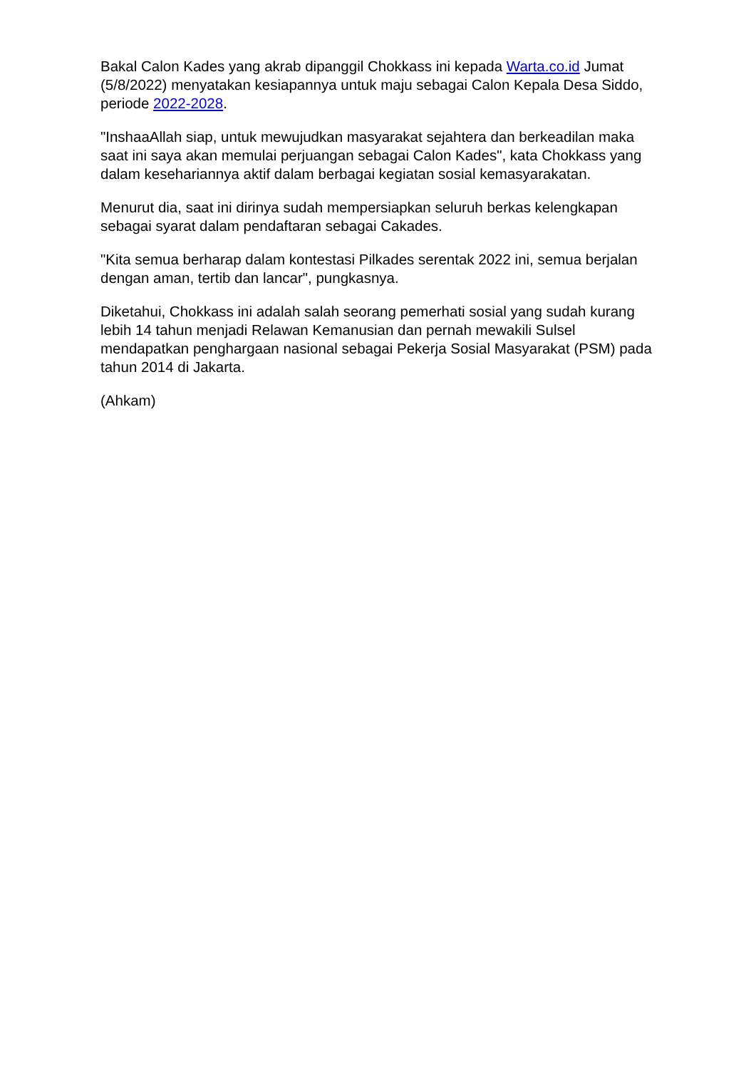Bakal Calon Kades yang akrab dipanggil Chokkass ini kepada Warta.co.id Jumat (5/8/2022) menyatakan kesiapannya untuk maju sebagai Calon Kepala Desa Siddo, periode 2022-2028.
"InshaaAllah siap, untuk mewujudkan masyarakat sejahtera dan berkeadilan maka saat ini saya akan memulai perjuangan sebagai Calon Kades", kata Chokkass yang dalam kesehariannya aktif dalam berbagai kegiatan sosial kemasyarakatan.
Menurut dia, saat ini dirinya sudah mempersiapkan seluruh berkas kelengkapan sebagai syarat dalam pendaftaran sebagai Cakades.
"Kita semua berharap dalam kontestasi Pilkades serentak 2022 ini, semua berjalan dengan aman, tertib dan lancar", pungkasnya.
Diketahui, Chokkass ini adalah salah seorang pemerhati sosial yang sudah kurang lebih 14 tahun menjadi Relawan Kemanusian dan pernah mewakili Sulsel mendapatkan penghargaan nasional sebagai Pekerja Sosial Masyarakat (PSM) pada tahun 2014 di Jakarta.
(Ahkam)